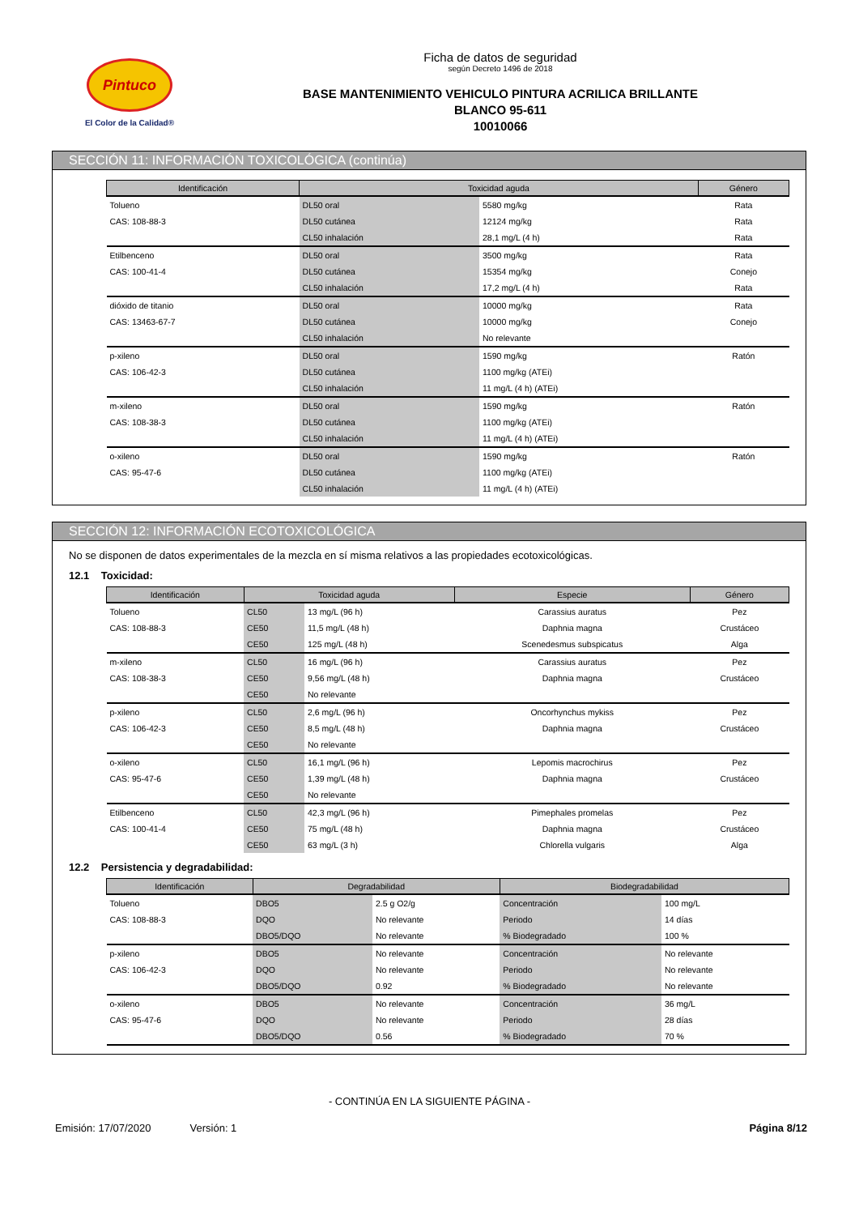Pintuco
El Color de la Calidad®
Ficha de datos de seguridad
según Decreto 1496 de 2018
BASE MANTENIMIENTO VEHICULO PINTURA ACRILICA BRILLANTE
BLANCO 95-611
10010066
SECCIÓN 11: INFORMACIÓN TOXICOLÓGICA (continúa)
| Identificación | Toxicidad aguda | | Género |
| --- | --- | --- | --- |
| Tolueno | DL50 oral | 5580 mg/kg | Rata |
| CAS: 108-88-3 | DL50 cutánea | 12124 mg/kg | Rata |
| | CL50 inhalación | 28,1 mg/L (4 h) | Rata |
| Etilbenceno | DL50 oral | 3500 mg/kg | Rata |
| CAS: 100-41-4 | DL50 cutánea | 15354 mg/kg | Conejo |
| | CL50 inhalación | 17,2 mg/L (4 h) | Rata |
| dióxido de titanio | DL50 oral | 10000 mg/kg | Rata |
| CAS: 13463-67-7 | DL50 cutánea | 10000 mg/kg | Conejo |
| | CL50 inhalación | No relevante | |
| p-xileno | DL50 oral | 1590 mg/kg | Ratón |
| CAS: 106-42-3 | DL50 cutánea | 1100 mg/kg (ATEi) | |
| | CL50 inhalación | 11 mg/L (4 h) (ATEi) | |
| m-xileno | DL50 oral | 1590 mg/kg | Ratón |
| CAS: 108-38-3 | DL50 cutánea | 1100 mg/kg (ATEi) | |
| | CL50 inhalación | 11 mg/L (4 h) (ATEi) | |
| o-xileno | DL50 oral | 1590 mg/kg | Ratón |
| CAS: 95-47-6 | DL50 cutánea | 1100 mg/kg (ATEi) | |
| | CL50 inhalación | 11 mg/L (4 h) (ATEi) | |
SECCIÓN 12: INFORMACIÓN ECOTOXICOLÓGICA
No se disponen de datos experimentales de la mezcla en sí misma relativos a las propiedades ecotoxicológicas.
12.1 Toxicidad:
| Identificación | Toxicidad aguda | | Especie | Género |
| --- | --- | --- | --- | --- |
| Tolueno | CL50 | 13 mg/L (96 h) | Carassius auratus | Pez |
| CAS: 108-88-3 | CE50 | 11,5 mg/L (48 h) | Daphnia magna | Crustáceo |
| | CE50 | 125 mg/L (48 h) | Scenedesmus subspicatus | Alga |
| m-xileno | CL50 | 16 mg/L (96 h) | Carassius auratus | Pez |
| CAS: 108-38-3 | CE50 | 9,56 mg/L (48 h) | Daphnia magna | Crustáceo |
| | CE50 | No relevante | | |
| p-xileno | CL50 | 2,6 mg/L (96 h) | Oncorhynchus mykiss | Pez |
| CAS: 106-42-3 | CE50 | 8,5 mg/L (48 h) | Daphnia magna | Crustáceo |
| | CE50 | No relevante | | |
| o-xileno | CL50 | 16,1 mg/L (96 h) | Lepomis macrochirus | Pez |
| CAS: 95-47-6 | CE50 | 1,39 mg/L (48 h) | Daphnia magna | Crustáceo |
| | CE50 | No relevante | | |
| Etilbenceno | CL50 | 42,3 mg/L (96 h) | Pimephales promelas | Pez |
| CAS: 100-41-4 | CE50 | 75 mg/L (48 h) | Daphnia magna | Crustáceo |
| | CE50 | 63 mg/L (3 h) | Chlorella vulgaris | Alga |
12.2 Persistencia y degradabilidad:
| Identificación | Degradabilidad | | Biodegradabilidad | |
| --- | --- | --- | --- | --- |
| Tolueno | DBO5 | 2.5 g O2/g | Concentración | 100 mg/L |
| CAS: 108-88-3 | DQO | No relevante | Periodo | 14 días |
| | DBO5/DQO | No relevante | % Biodegradado | 100 % |
| p-xileno | DBO5 | No relevante | Concentración | No relevante |
| CAS: 106-42-3 | DQO | No relevante | Periodo | No relevante |
| | DBO5/DQO | 0.92 | % Biodegradado | No relevante |
| o-xileno | DBO5 | No relevante | Concentración | 36 mg/L |
| CAS: 95-47-6 | DQO | No relevante | Periodo | 28 días |
| | DBO5/DQO | 0.56 | % Biodegradado | 70 % |
- CONTINÚA EN LA SIGUIENTE PÁGINA -
Emisión: 17/07/2020 Versión: 1 Página 8/12